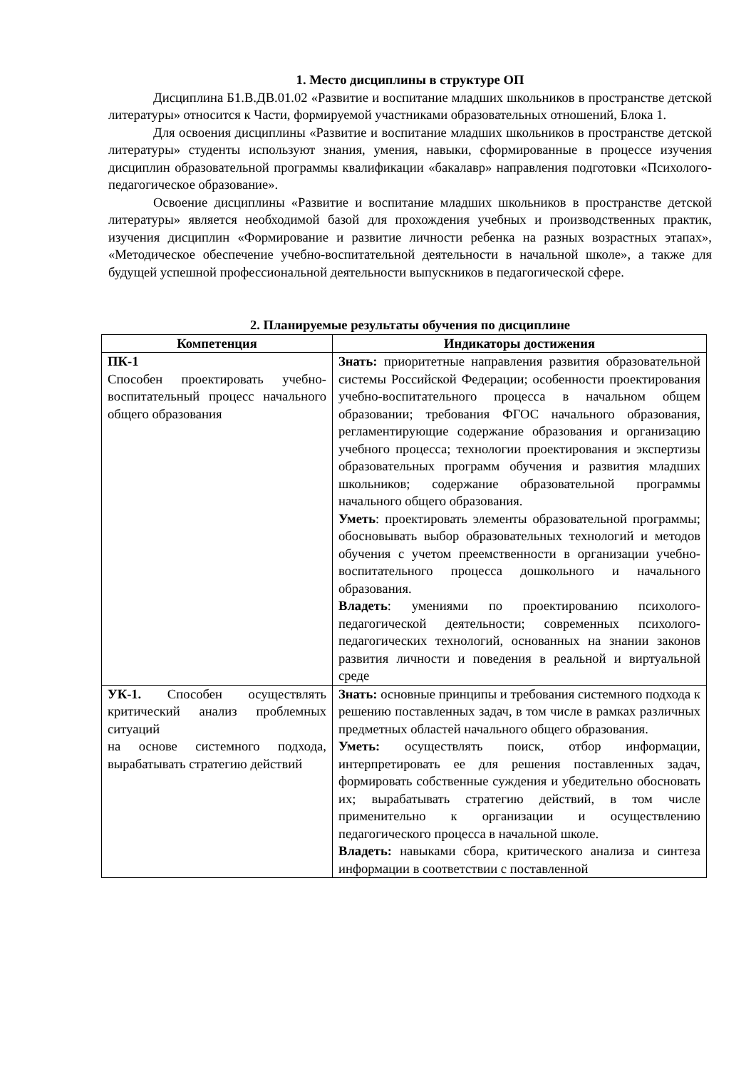1. Место дисциплины в структуре ОП
Дисциплина Б1.В.ДВ.01.02 «Развитие и воспитание младших школьников в пространстве детской литературы» относится к Части, формируемой участниками образовательных отношений, Блока 1.
Для освоения дисциплины «Развитие и воспитание младших школьников в пространстве детской литературы» студенты используют знания, умения, навыки, сформированные в процессе изучения дисциплин образовательной программы квалификации «бакалавр» направления подготовки «Психолого-педагогическое образование».
Освоение дисциплины «Развитие и воспитание младших школьников в пространстве детской литературы» является необходимой базой для прохождения учебных и производственных практик, изучения дисциплин «Формирование и развитие личности ребенка на разных возрастных этапах», «Методическое обеспечение учебно-воспитательной деятельности в начальной школе», а также для будущей успешной профессиональной деятельности выпускников в педагогической сфере.
2. Планируемые результаты обучения по дисциплине
| Компетенция | Индикаторы достижения |
| --- | --- |
| ПК-1 Способен проектировать учебно-воспитательный процесс начального общего образования | Знать: приоритетные направления развития образовательной системы Российской Федерации; особенности проектирования учебно-воспитательного процесса в начальном общем образовании; требования ФГОС начального образования, регламентирующие содержание образования и организацию учебного процесса; технологии проектирования и экспертизы образовательных программ обучения и развития младших школьников; содержание образовательной программы начального общего образования. Уметь : проектировать элементы образовательной программы; обосновывать выбор образовательных технологий и методов обучения с учетом преемственности в организации учебно-воспитательного процесса дошкольного и начального образования. Владеть : умениями по проектированию психолого-педагогической деятельности; современных психолого-педагогических технологий, основанных на знании законов развития личности и поведения в реальной и виртуальной среде |
| УК-1. Способен осуществлять критический анализ проблемных ситуаций на основе системного подхода, вырабатывать стратегию действий | Знать: основные принципы и требования системного подхода к решению поставленных задач, в том числе в рамках различных предметных областей начального общего образования. Уметь: осуществлять поиск, отбор информации, интерпретировать ее для решения поставленных задач, формировать собственные суждения и убедительно обосновать их; вырабатывать стратегию действий, в том числе применительно к организации и осуществлению педагогического процесса в начальной школе. Владеть: навыками сбора, критического анализа и синтеза информации в соответствии с поставленной |